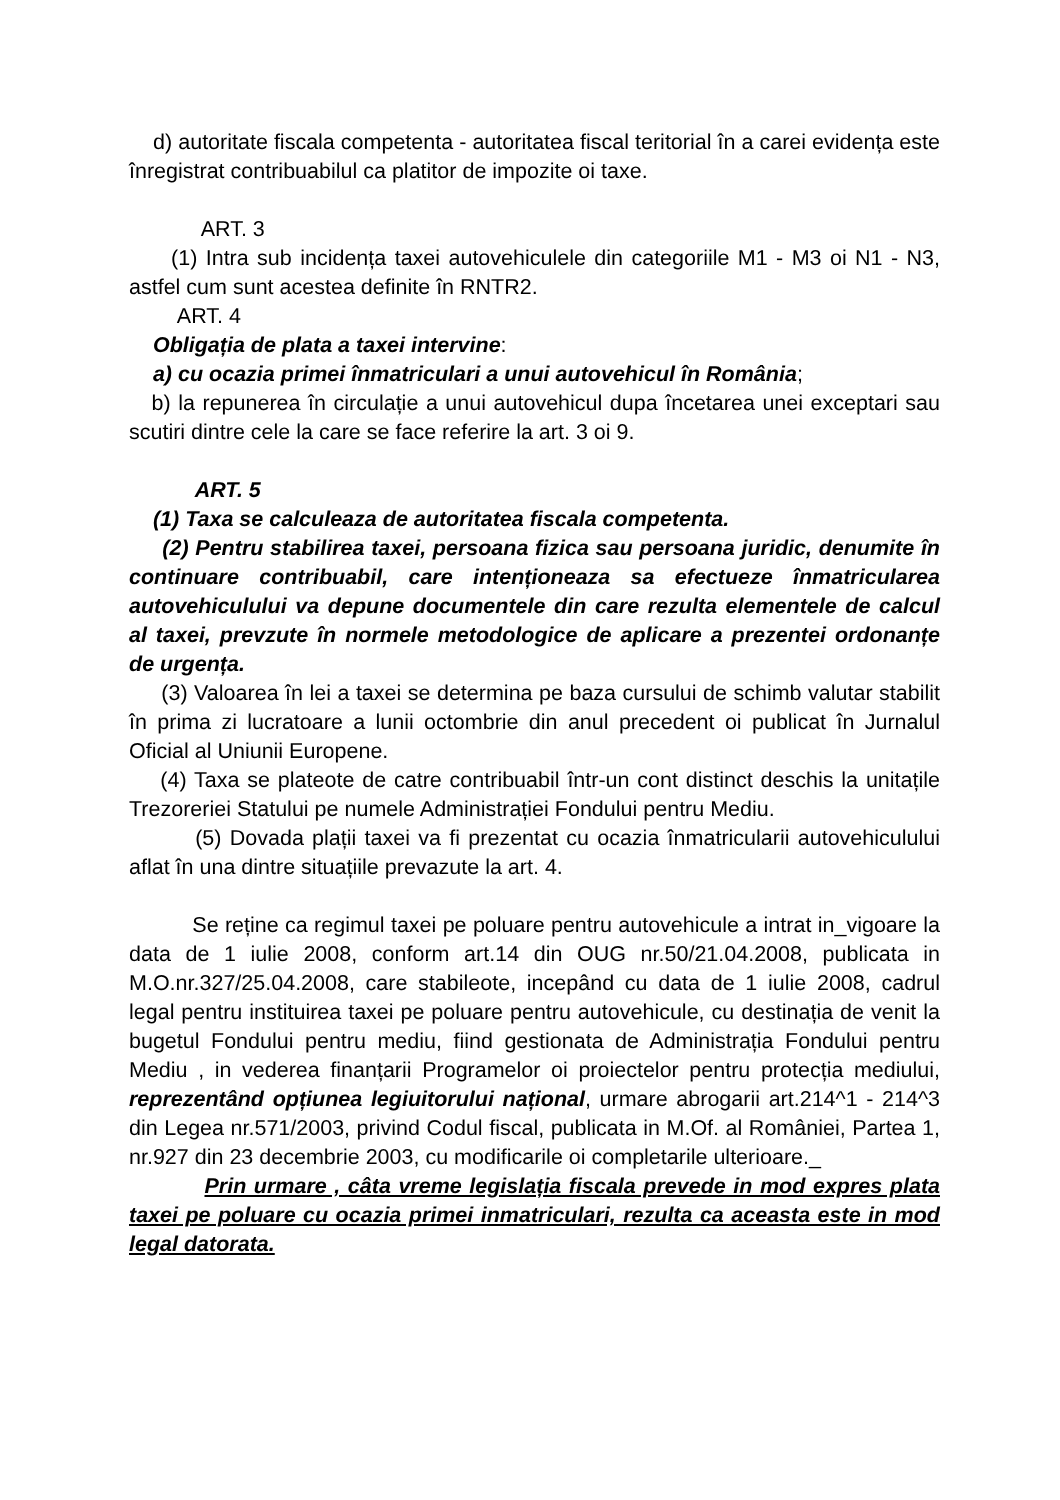d) autoritate fiscala competenta - autoritatea fiscal teritorial în a carei evidența este înregistrat contribuabilul ca platitor de impozite oi taxe.
ART. 3
(1) Intra sub incidența taxei autovehiculele din categoriile M1 - M3 oi N1 - N3, astfel cum sunt acestea definite în RNTR2.
ART. 4
Obligația de plata a taxei intervine:
a) cu ocazia primei înmatriculari a unui autovehicul în România;
b) la repunerea în circulație a unui autovehicul dupa încetarea unei exceptari sau scutiri dintre cele la care se face referire la art. 3 oi 9.
ART. 5
(1) Taxa se calculeaza de autoritatea fiscala competenta.
(2) Pentru stabilirea taxei, persoana fizica sau persoana juridic, denumite în continuare contribuabil, care intenționeaza sa efectueze înmatricularea autovehiculului va depune documentele din care rezulta elementele de calcul al taxei, prevzute în normele metodologice de aplicare a prezentei ordonanțe de urgența.
(3) Valoarea în lei a taxei se determina pe baza cursului de schimb valutar stabilit în prima zi lucratoare a lunii octombrie din anul precedent oi publicat în Jurnalul Oficial al Uniunii Europene.
(4) Taxa se plateote de catre contribuabil într-un cont distinct deschis la unitațile Trezoreriei Statului pe numele Administrației Fondului pentru Mediu.
(5) Dovada plații taxei va fi prezentat cu ocazia înmatricularii autovehiculului aflat în una dintre situațiile prevazute la art. 4.
Se reține ca regimul taxei pe poluare pentru autovehicule a intrat in_vigoare la data de 1 iulie 2008, conform art.14 din OUG nr.50/21.04.2008, publicata in M.O.nr.327/25.04.2008, care stabileote, incepând cu data de 1 iulie 2008, cadrul legal pentru instituirea taxei pe poluare pentru autovehicule, cu destinația de venit la bugetul Fondului pentru mediu, fiind gestionata de Administrația Fondului pentru Mediu , in vederea finanțarii Programelor oi proiectelor pentru protecția mediului, reprezentând opțiunea legiuitorului național, urmare abrogarii art.214^1 - 214^3 din Legea nr.571/2003, privind Codul fiscal, publicata in M.Of. al României, Partea 1, nr.927 din 23 decembrie 2003, cu modificarile oi completarile ulterioare._
Prin urmare , câta vreme legislația fiscala prevede in mod expres plata taxei pe poluare cu ocazia primei inmatriculari, rezulta ca aceasta este in mod legal datorata.